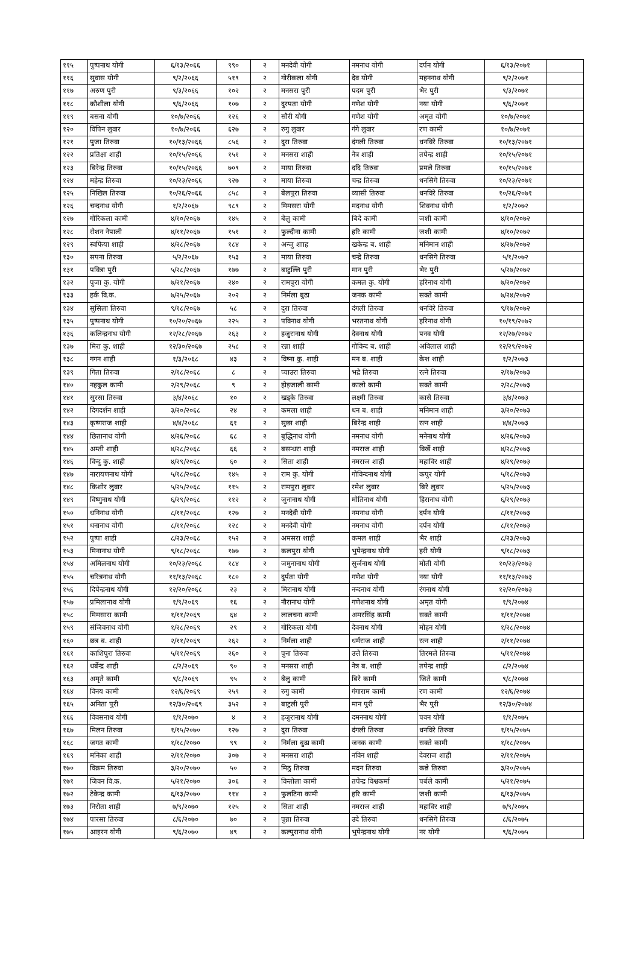| ११५ | पुष्पनाथ योगी | ६/१३/२०६६ | ९९० | २ | मनदेवी योगी | नमनाथ योगी | दर्पन योगी | ६/१३/२०७१ | |
| ११६ | सुवास योगी | ९/२/२०६६ | ५१९ | २ | गोरीकला योगी | देव योगी | महननाथ योगी | ९/२/२०७१ | |
| ११७ | अरुण पुरी | ९/३/२०६६ | १०२ | २ | मनसरा पुरी | पदम पुरी | भैर पुरी | ९/३/२०७१ | |
| ११८ | कौशीला योगी | ९/६/२०६६ | १०७ | २ | दुरपता योगी | गणेश योगी | नया योगी | ९/६/२०७१ | |
| ११९ | बसना योगी | १०/७/२०६६ | १२६ | २ | सौरी योगी | गणेश योगी | अमृत योगी | १०/७/२०७१ | |
| १२० | विपिन लुवार | १०/७/२०६६ | ६२७ | २ | रुगु लुवार | गंगे लुवार | रण कामी | १०/७/२०७१ | |
| १२१ | पुजा तिरुवा | १०/१३/२०६६ | ८५६ | २ | दुरा तिरुवा | दंगली तिरुवा | धनविरे तिरुवा | १०/१३/२०७१ | |
| १२२ | प्रतिक्षा शाही | १०/१५/२०६६ | १५१ | २ | मनसरा शाही | नेत्र शाही | तपेन्द्र शाही | १०/१५/२०७१ | |
| १२३ | बिरेन्द्र तिरुवा | १०/१५/२०६६ | ७०९ | २ | माया तिरुवा | ददि तिरुवा | प्रमले तिरुवा | १०/१५/२०७१ | |
| १२४ | महेन्द्र तिरुवा | १०/२३/२०६६ | ९२७ | २ | माया तिरुवा | चन्द्र तिरुवा | धनसिगे तिरुवा | १०/२३/२०७१ | |
| १२५ | निखिल तिरुवा | १०/२६/२०६६ | ८५८ | २ | बेलपुरा तिरुवा | व्यासी तिरुवा | धनविरे तिरुवा | १०/२६/२०७१ | |
| १२६ | चन्दनाथ योगी | १/२/२०६७ | ९८९ | २ | मिमसरा योगी | मदनाथ योगी | शिवनाथ योगी | १/२/२०७२ | |
| १२७ | गोरिकला कामी | ४/१०/२०६७ | १४५ | २ | बेलु कामी | बिदे कामी | जशी कामी | ४/१०/२०७२ | |
| १२८ | रोशन नेपाली | ४/११/२०६७ | १५१ | २ | फुल्दीना कामी | हरि कामी | जशी कामी | ४/१०/२०७२ | |
| १२९ | स्वफिया शाही | ४/२८/२०६७ | १८४ | २ | अन्जु शााह | खकेन्द्र ब. शाही | मनिमान शाही | ४/२७/२०७२ | |
| १३० | सपना तिरुवा | ५/२/२०६७ | १५३ | २ | माया तिरुवा | चन्द्रे तिरुवा | धनसिगे तिरुवा | ५/१/२०७२ | |
| १३१ | पवित्रा पुरी | ५/२८/२०६७ | १७७ | २ | बाटुल्लि पुरी | मान पुरी | भैर पुरी | ५/२७/२०७२ | |
| १३२ | पुजा कु. योगी | ७/२१/२०६७ | २४० | २ | रामपुरा योगी | कमल कु. योगी | हरिनाथ योगी | ७/२०/२०७२ | |
| १३३ | हर्क वि.क. | ७/२५/२०६७ | २०२ | २ | निर्मला बुढा | जनक कामी | सक्ते कामी | ७/२४/२०७२ | |
| १३४ | सुसिला तिरुवा | ९/१८/२०६७ | ५८ | २ | दुरा तिरुवा | दंगली तिरुवा | धनविरे तिरुवा | ९/१७/२०७२ | |
| १३५ | पुष्पनाथ योगी | १०/२०/२०६७ | २२५ | २ | पविनाथ योगी | भरतनाथ योगी | हरिनाथ योगी | १०/१९/२०७२ | |
| १३६ | कलिन्द्रनाथ योगी | १२/२८/२०६७ | २६३ | २ | हजुरानाथ योगी | देवनाथ योगी | पनव योगी | १२/२७/२०७२ | |
| १३७ | मिरा कु. शाही | १२/३०/२०६७ | २५८ | २ | रन्ना शाही | गोविन्द ब. शाही | अविलाल शाही | १२/२९/२०७२ | |
| १३८ | गगन शाही | १/३/२०६८ | ४३ | २ | विष्ना कु. शाही | मन ब. शाही | केश शाही | १/२/२०७३ | |
| १३९ | गिता तिरुवा | २/१८/२०६८ | ८ | २ | प्याउरा तिरुवा | भद्रे तिरुवा | रत्ने तिरुवा | २/१७/२०७३ | |
| १४० | नहकुल कामी | २/२९/२०६८ | ९ | २ | होइजाली कामी | कालो कामी | सक्ते कामी | २/२८/२०७३ | |
| १४१ | सुरसा तिरुवा | ३/४/२०६८ | १० | २ | खड्के तिरुवा | लक्ष्मी तिरुवा | कासे तिरुवा | ३/४/२०७३ | |
| १४२ | दिगदर्शन शाही | ३/२०/२०६८ | २४ | २ | कमला शाही | धन ब. शाही | मनिमान शाही | ३/२०/२०७३ | |
| १४३ | कृष्णराज शाही | ४/४/२०६८ | ६१ | २ | सुछा शाही | बिरेन्द्र शाही | रत्न शाही | ४/४/२०७३ | |
| १४४ | छितानाथ योगी | ४/२६/२०६८ | ६८ | २ | बुद्धिनाथ योगी | नमनाथ योगी | मनेनाथ योगी | ४/२६/२०७३ | |
| १४५ | अम्ती शाही | ४/२८/२०६८ | ६६ | २ | बसन्धरा शाही | नमराज शाही | विर्खे शाही | ४/२८/२०७३ | |
| १४६ | विन्दु कु. शाही | ४/२९/२०६८ | ६० | २ | सिता शाही | नमराज शाही | महाविर शाही | ४/२९/२०७३ | |
| १४७ | नारायणनाथ योगी | ५/१८/२०६८ | १४५ | २ | राम कु. योगी | गोविन्दनाथ योगी | कपुर योगी | ५/१८/२०७३ | |
| १४८ | किशोर लुवार | ५/२५/२०६८ | ११५ | २ | रामपुरा लुवार | रमेश लुवार | बिरे लुवार | ५/२५/२०७३ | |
| १४९ | विष्णुनाथ योगी | ६/२९/२०६८ | ११२ | २ | जुनानाथ योगी | मोतिनाथ योगी | हिरानाथ योगी | ६/२९/२०७३ | |
| १५० | धनिनाथ योगी | ८/११/२०६८ | १२७ | २ | मनदेवी योगी | नमनाथ योगी | दर्पन योगी | ८/११/२०७३ | |
| १५१ | धनानाथ योगी | ८/११/२०६८ | १२८ | २ | मनदेवी योगी | नमनाथ योगी | दर्पन योगी | ८/११/२०७३ | |
| १५२ | पुष्पा शाही | ८/२३/२०६८ | १५२ | २ | अमसरा शाही | कमल शाही | भैर शाही | ८/२३/२०७३ | |
| १५३ | मिनानाथ योगी | ९/१८/२०६८ | १७७ | २ | कलपुरा योगी | भुपेन्द्रनाथ योगी | हरी योगी | ९/१८/२०७३ | |
| १५४ | अमिलनाथ योगी | १०/२३/२०६८ | १८४ | २ | जमुनानाथ योगी | सुर्जनाथ योगी | मोती योगी | १०/२३/२०७३ | |
| १५५ | चरित्रनाथ योगी | ११/१३/२०६८ | १८० | २ | दुर्पता योगी | गणेश योगी | नया योगी | ११/१३/२०७३ | |
| १५६ | दिपेन्द्रनाथ योगी | १२/२०/२०६८ | २३ | २ | मिरानाथ योगी | नन्दनाथ योगी | रंगनाथ योगी | १२/२०/२०७३ | |
| १५७ | प्रमिलानाथ योगी | १/९/२०६९ | १६ | २ | नौरानाथ योगी | गणेशनाथ योगी | अमृत योगी | १/९/२०७४ | |
| १५८ | मिमसारा कामी | १/११/२०६९ | ६४ | २ | लालचना कामी | अमरसिंह कामी | सक्ते कामी | १/११/२०७४ | |
| १५९ | संजिवनाथ योगी | १/२८/२०६९ | २९ | २ | गोरिकला योगी | देवनाथ योगी | मोहन योगी | १/२८/२०७४ | |
| १६० | छत्र ब. शाही | २/११/२०६९ | २६२ | २ | निर्मला शाही | धर्मराज शाही | रत्न शाही | २/११/२०७४ | |
| १६१ | काशिपुरा तिरुवा | ५/११/२०६९ | २६० | २ | पुना तिरुवा | उत्ते तिरुवा | तिरमले तिरुवा | ५/११/२०७४ | |
| १६२ | धर्बेन्द्र शाही | ८/२/२०६९ | ९० | २ | मनसरा शाही | नेत्र ब. शाही | तपेन्द्र शाही | ८/२/२०७४ | |
| १६३ | अमृते कामी | ९/८/२०६९ | ९५ | २ | बेलु कामी | बिरे कामी | जिते कामी | ९/८/२०७४ | |
| १६४ | विनय कामी | १२/६/२०६९ | २५९ | २ | रुगु कामी | गंगाराम कामी | रण कामी | १२/६/२०७४ | |
| १६५ | अनिता पुरी | १२/३०/२०६९ | ३५२ | २ | बाटुली पुरी | मान पुरी | भैर पुरी | १२/३०/२०७४ | |
| १६६ | विवसनाथ योगी | १/१/२०७० | ४ | २ | हजुरानाथ योगी | दमननाथ योगी | पवन योगी | १/१/२०७५ | |
| १६७ | मिलन तिरुवा | १/१५/२०७० | १२७ | २ | दुरा तिरुवा | दंगली तिरुवा | धनविरे तिरुवा | १/१५/२०७५ | |
| १६८ | जगत कामी | १/१८/२०७० | ९९ | २ | निर्मला बुढा कामी | जनक कामी | सक्ते कामी | १/१८/२०७५ | |
| १६९ | मनिका शाही | २/११/२०७० | ३०७ | २ | मनसरा शाही | नविन शाही | देवराज शाही | २/११/२०७५ | |
| १७० | विक्रम तिरुवा | ३/२०/२०७० | ५० | २ | मिठु तिरुवा | मदन तिरुवा | कन्ने तिरुवा | ३/२०/२०७५ | |
| १७१ | जिवन वि.क. | ५/२१/२०७० | ३०६ | २ | विन्तोला कामी | तपेन्द्र विश्वकर्मा | पर्बले कामी | ५/२१/२०७५ | |
| १७२ | टेकेन्द्र कामी | ६/१३/२०७० | ११४ | २ | फुलटिना कामी | हरि कामी | जशी कामी | ६/१३/२०७५ | |
| १७३ | निरोता शाही | ७/९/२०७० | १२५ | २ | सिता शाही | नमराज शाही | महाविर शाही | ७/९/२०७५ | |
| १७४ | पारसा तिरुवा | ८/६/२०७० | ७० | २ | पुन्ना तिरुवा | उदे तिरुवा | धनसिगे तिरुवा | ८/६/२०७५ | |
| १७५ | आइरन योगी | ९/६/२०७० | ४९ | २ | कल्पुरानाथ योगी | भुपेन्द्रनाथ योगी | नर योगी | ९/६/२०७५ | |